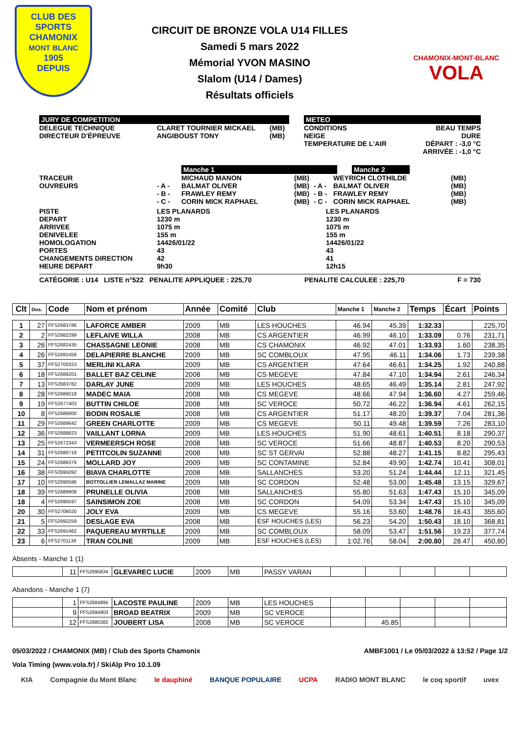CLUB DES SPORTS
CHAMONIX
MONT BLANC
1905
DEPUIS
CIRCUIT DE BRONZE VOLA U14 FILLES
Samedi 5 mars 2022
Mémorial YVON MASINO
Slalom (U14 / Dames)
Résultats officiels
CHAMONIX-MONT-BLANC
VOLA
JURY DE COMPETITION
DELEGUE TECHNIQUE
CLARET TOURNIER MICKAEL
(MB)
DIRECTEUR D'ÉPREUVE
ANGIBOUST TONY
(MB)
METEO
CONDITIONS
NEIGE
TEMPERATURE DE L'AIR
BEAU TEMPS
DURE
DÉPART : -3,0 °C
ARRIVÉE : -1,0 °C
Manche 1 Manche 2
TRACEUR
MICHAUD MANON
(MB)
WEYRICH CLOTHILDE
(MB)
OUVREURS
- A -
BALMAT OLIVER
(MB)
- A -
BALMAT OLIVER
(MB)
- B -
FRAWLEY REMY
(MB)
- B -
FRAWLEY REMY
(MB)
- C -
CORIN MICK RAPHAEL
(MB)
- C -
CORIN MICK RAPHAEL
(MB)
PISTE
LES PLANARDS
LES PLANARDS
DEPART
1230 m
1230 m
ARRIVEE
1075 m
1075 m
DENIVELEE
155 m
155 m
HOMOLOGATION
14426/01/22
14426/01/22
PORTES
43
43
CHANGEMENTS DIRECTION
42
41
HEURE DEPART
9h30
12h15
CATÉGORIE : U14 LISTE n°522 PENALITE APPLIQUEE : 225,70 PENALITE CALCULEE : 225,70 F = 730
| Clt | Dos. | Code | Nom et prénom | Année | Comité | Club | Manche 1 | Manche 2 | Temps | Écart | Points |
| --- | --- | --- | --- | --- | --- | --- | --- | --- | --- | --- | --- |
| 1 | 27 | FFS2683786 | LAFORCE AMBER | 2009 | MB | LES HOUCHES | 46.94 | 45.39 | 1:32.33 | | 225,70 |
| 2 | 2 | FFS2682299 | LEFLAIVE WILLA | 2008 | MB | CS ARGENTIER | 46.99 | 46.10 | 1:33.09 | 0.76 | 231,71 |
| 3 | 26 | FFS2682435 | CHASSAGNE LEONIE | 2008 | MB | CS CHAMONIX | 46.92 | 47.01 | 1:33.93 | 1.60 | 238,35 |
| 4 | 26 | FFS2691456 | DELAPIERRE BLANCHE | 2009 | MB | SC COMBLOUX | 47.95 | 46.11 | 1:34.06 | 1.73 | 239,38 |
| 5 | 37 | FFS2700323 | MERLINI KLARA | 2009 | MB | CS ARGENTIER | 47.64 | 46.61 | 1:34.25 | 1.92 | 240,88 |
| 6 | 18 | FFS2689201 | BALLET BAZ CELINE | 2008 | MB | CS MEGEVE | 47.84 | 47.10 | 1:34.94 | 2.61 | 246,34 |
| 7 | 13 | FFS2683782 | DARLAY JUNE | 2009 | MB | LES HOUCHES | 48.65 | 46.49 | 1:35.14 | 2.81 | 247,92 |
| 8 | 28 | FFS2686018 | MADEC MAIA | 2008 | MB | CS MEGEVE | 48.66 | 47.94 | 1:36.60 | 4.27 | 259,46 |
| 9 | 19 | FFS2677403 | BUTTIN CHILOE | 2008 | MB | SC VEROCE | 50.72 | 46.22 | 1:36.94 | 4.61 | 262,15 |
| 10 | 8 | FFS2686800 | BODIN ROSALIE | 2008 | MB | CS ARGENTIER | 51.17 | 48.20 | 1:39.37 | 7.04 | 281,36 |
| 11 | 29 | FFS2689642 | GREEN CHARLOTTE | 2009 | MB | CS MEGEVE | 50.11 | 49.48 | 1:39.59 | 7.26 | 283,10 |
| 12 | 36 | FFS2688823 | VAILLANT LORNA | 2009 | MB | LES HOUCHES | 51.90 | 48.61 | 1:40.51 | 8.18 | 290,37 |
| 13 | 25 | FFS2672343 | VERMEERSCH ROSE | 2008 | MB | SC VEROCE | 51.66 | 48.87 | 1:40.53 | 8.20 | 290,53 |
| 14 | 31 | FFS2680719 | PETITCOLIN SUZANNE | 2008 | MB | SC ST GERVAI | 52.88 | 48.27 | 1:41.15 | 8.82 | 295,43 |
| 15 | 24 | FFS2686379 | MOLLARD JOY | 2009 | MB | SC CONTAMINE | 52.84 | 49.90 | 1:42.74 | 10.41 | 308,01 |
| 16 | 38 | FFS2695092 | BIAVA CHARLOTTE | 2008 | MB | SALLANCHES | 53.20 | 51.24 | 1:44.44 | 12.11 | 321,45 |
| 17 | 10 | FFS2690596 | BOTTOLLIER LEMALLAZ MARINE | 2009 | MB | SC CORDON | 52.48 | 53.00 | 1:45.48 | 13.15 | 329,67 |
| 18 | 39 | FFS2689908 | PRUNELLE OLIVIA | 2008 | MB | SALLANCHES | 55.80 | 51.63 | 1:47.43 | 15.10 | 345,09 |
| 18 | 4 | FFS2690597 | SAINSIMON ZOE | 2008 | MB | SC CORDON | 54.09 | 53.34 | 1:47.43 | 15.10 | 345,09 |
| 20 | 30 | FFS2706020 | JOLY EVA | 2009 | MB | CS MEGEVE | 55.16 | 53.60 | 1:48.76 | 16.43 | 355,60 |
| 21 | 5 | FFS2692259 | DESLAGE EVA | 2008 | MB | ESF HOUCHES (LES) | 56.23 | 54.20 | 1:50.43 | 18.10 | 368,81 |
| 22 | 33 | FFS2691462 | PAQUEREAU MYRTILLE | 2009 | MB | SC COMBLOUX | 58.09 | 53.47 | 1:51.56 | 19.23 | 377,74 |
| 23 | 6 | FFS2701139 | TRAN COLINE | 2009 | MB | ESF HOUCHES (LES) | 1:02.76 | 58.04 | 2:00.80 | 28.47 | 450,80 |
Absents - Manche 1 (1)
| | 11 | FFS2695834 | GLEVAREC LUCIE | 2009 | MB | PASSY VARAN | | | | | |
Abandons - Manche 1 (7)
| | 1 | FFS2684895 | LACOSTE PAULINE | 2009 | MB | LES HOUCHES | | | | | |
| | 9 | FFS2694903 | BROAD BEATRIX | 2009 | MB | SC VEROCE | | | | | |
| | 12 | FFS2680282 | JOUBERT LISA | 2008 | MB | SC VEROCE | | 45.85 | | | |
05/03/2022 / CHAMONIX (MB) / Club des Sports Chamonix AMBF1001 / Le 05/03/2022 à 13:52 / Page 1/2
Vola Timing (www.vola.fr) / SkiAlp Pro 10.1.09
KIA Compagnie du Mont Blanc le dauphiné BANQUE POPULAIRE UCPA RADIO MONT BLANC le coq sportif uvex